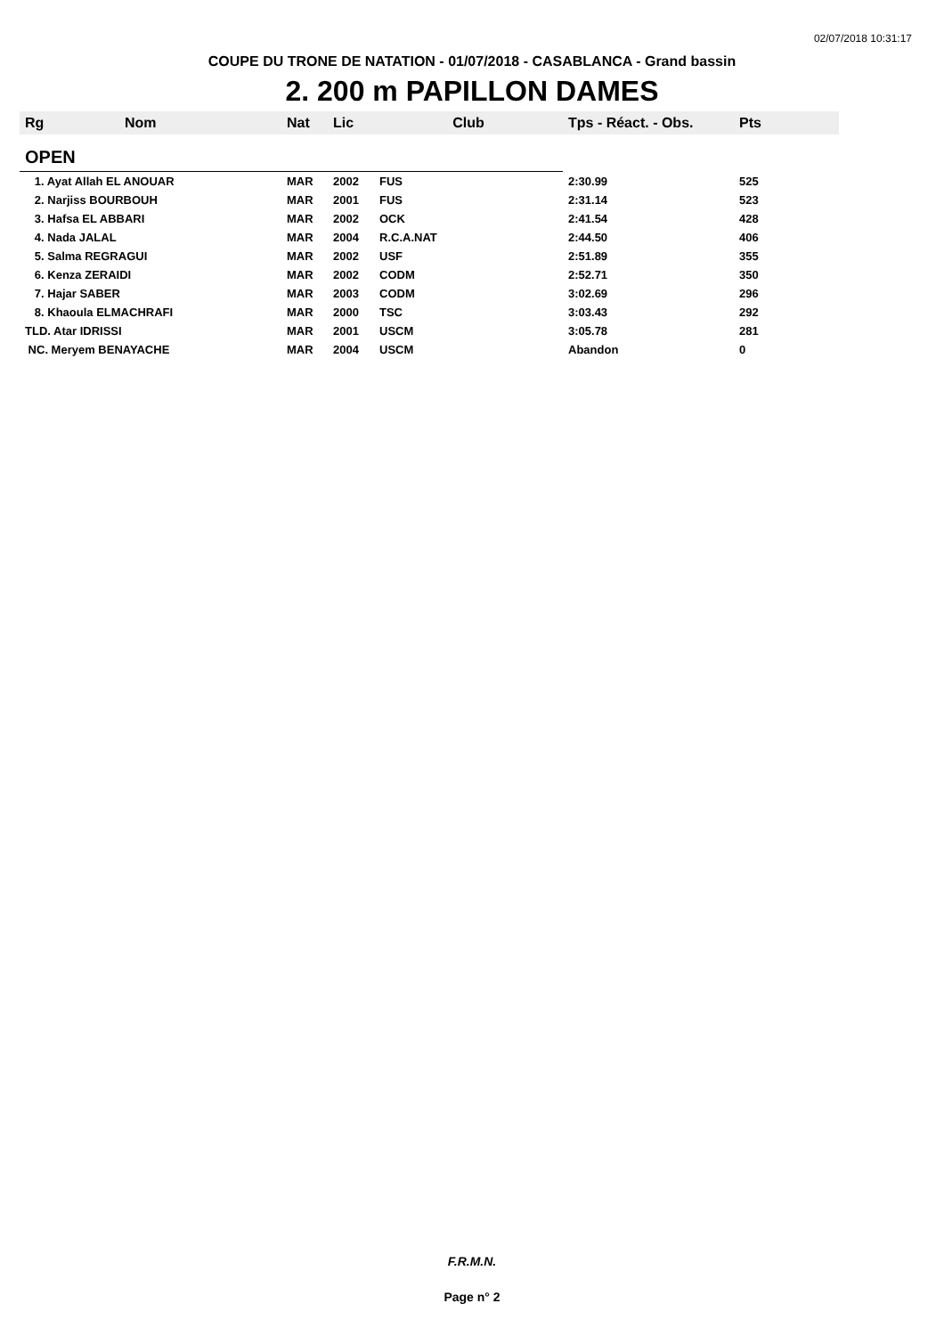02/07/2018 10:31:17
COUPE DU TRONE DE NATATION - 01/07/2018 - CASABLANCA - Grand bassin
2. 200 m PAPILLON DAMES
| Rg | Nom | Nat | Lic | Club | Tps - Réact. - Obs. | Pts |
| --- | --- | --- | --- | --- | --- | --- |
| OPEN | | | | | | |
| 1. Ayat Allah EL ANOUAR | | MAR | 2002 | FUS | 2:30.99 | 525 |
| 2. Narjiss BOURBOUH | | MAR | 2001 | FUS | 2:31.14 | 523 |
| 3. Hafsa EL ABBARI | | MAR | 2002 | OCK | 2:41.54 | 428 |
| 4. Nada JALAL | | MAR | 2004 | R.C.A.NAT | 2:44.50 | 406 |
| 5. Salma REGRAGUI | | MAR | 2002 | USF | 2:51.89 | 355 |
| 6. Kenza ZERAIDI | | MAR | 2002 | CODM | 2:52.71 | 350 |
| 7. Hajar SABER | | MAR | 2003 | CODM | 3:02.69 | 296 |
| 8. Khaoula ELMACHRAFI | | MAR | 2000 | TSC | 3:03.43 | 292 |
| TLD. Atar IDRISSI | | MAR | 2001 | USCM | 3:05.78 | 281 |
| NC. Meryem BENAYACHE | | MAR | 2004 | USCM | Abandon | 0 |
F.R.M.N.
Page n° 2